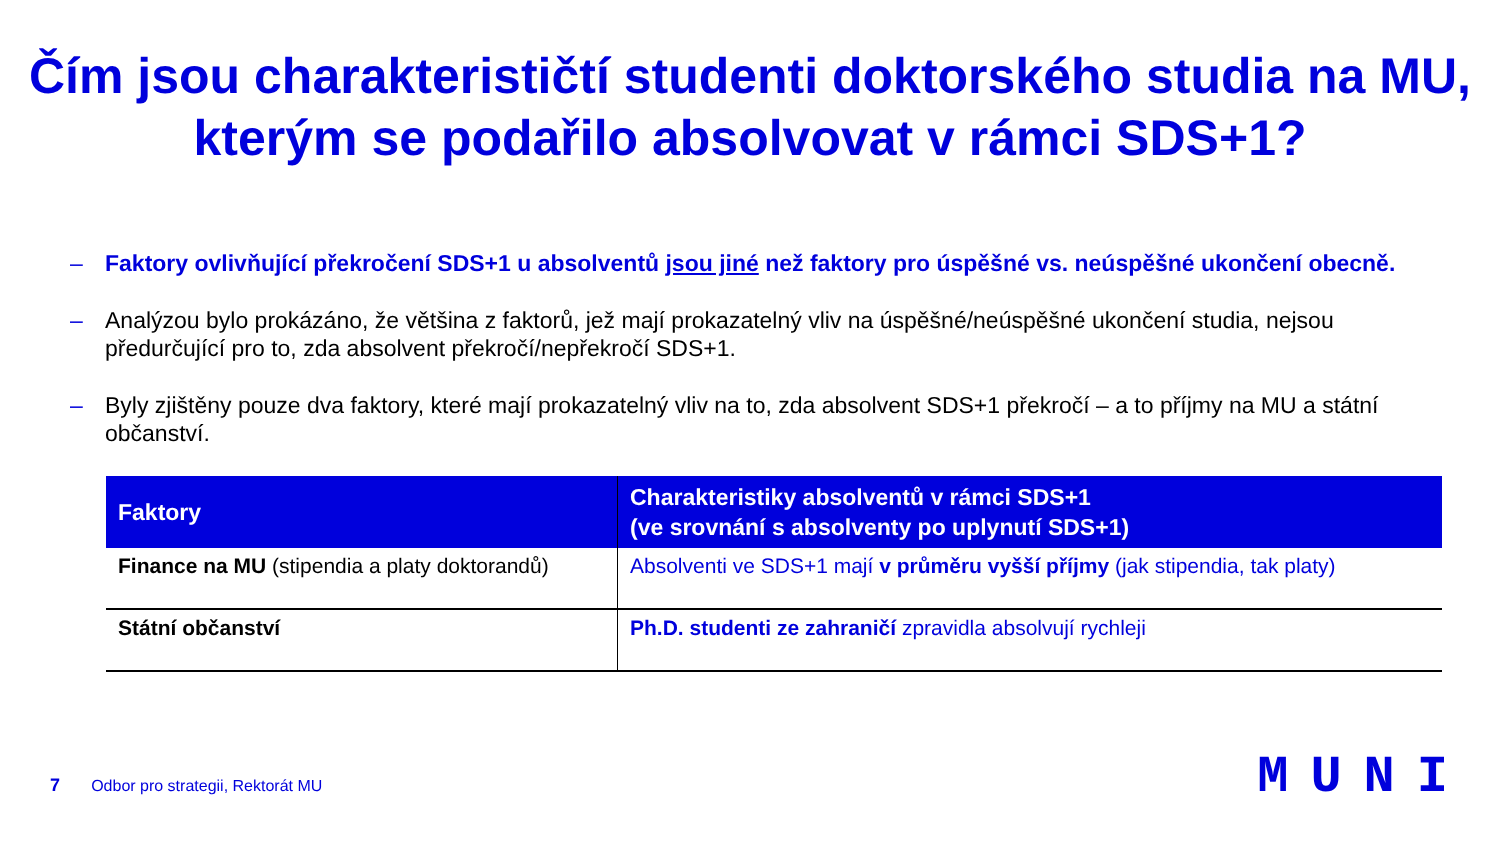Čím jsou charakterističtí studenti doktorského studia na MU, kterým se podařilo absolvovat v rámci SDS+1?
– Faktory ovlivňující překročení SDS+1 u absolventů jsou jiné než faktory pro úspěšné vs. neúspěšné ukončení obecně.
– Analýzou bylo prokázáno, že většina z faktorů, jež mají prokazatelný vliv na úspěšné/neúspěšné ukončení studia, nejsou předurčující pro to, zda absolvent překročí/nepřekročí SDS+1.
– Byly zjištěny pouze dva faktory, které mají prokazatelný vliv na to, zda absolvent SDS+1 překročí – a to příjmy na MU a státní občanství.
| Faktory | Charakteristiky absolventů v rámci SDS+1 (ve srovnání s absolventy po uplynutí SDS+1) |
| --- | --- |
| Finance na MU (stipendia a platy doktorandů) | Absolventi ve SDS+1 mají v průměru vyšší příjmy (jak stipendia, tak platy) |
| Státní občanství | Ph.D. studenti ze zahraničí zpravidla absolvují rychleji |
7 Odbor pro strategii, Rektorát MU
MUNI